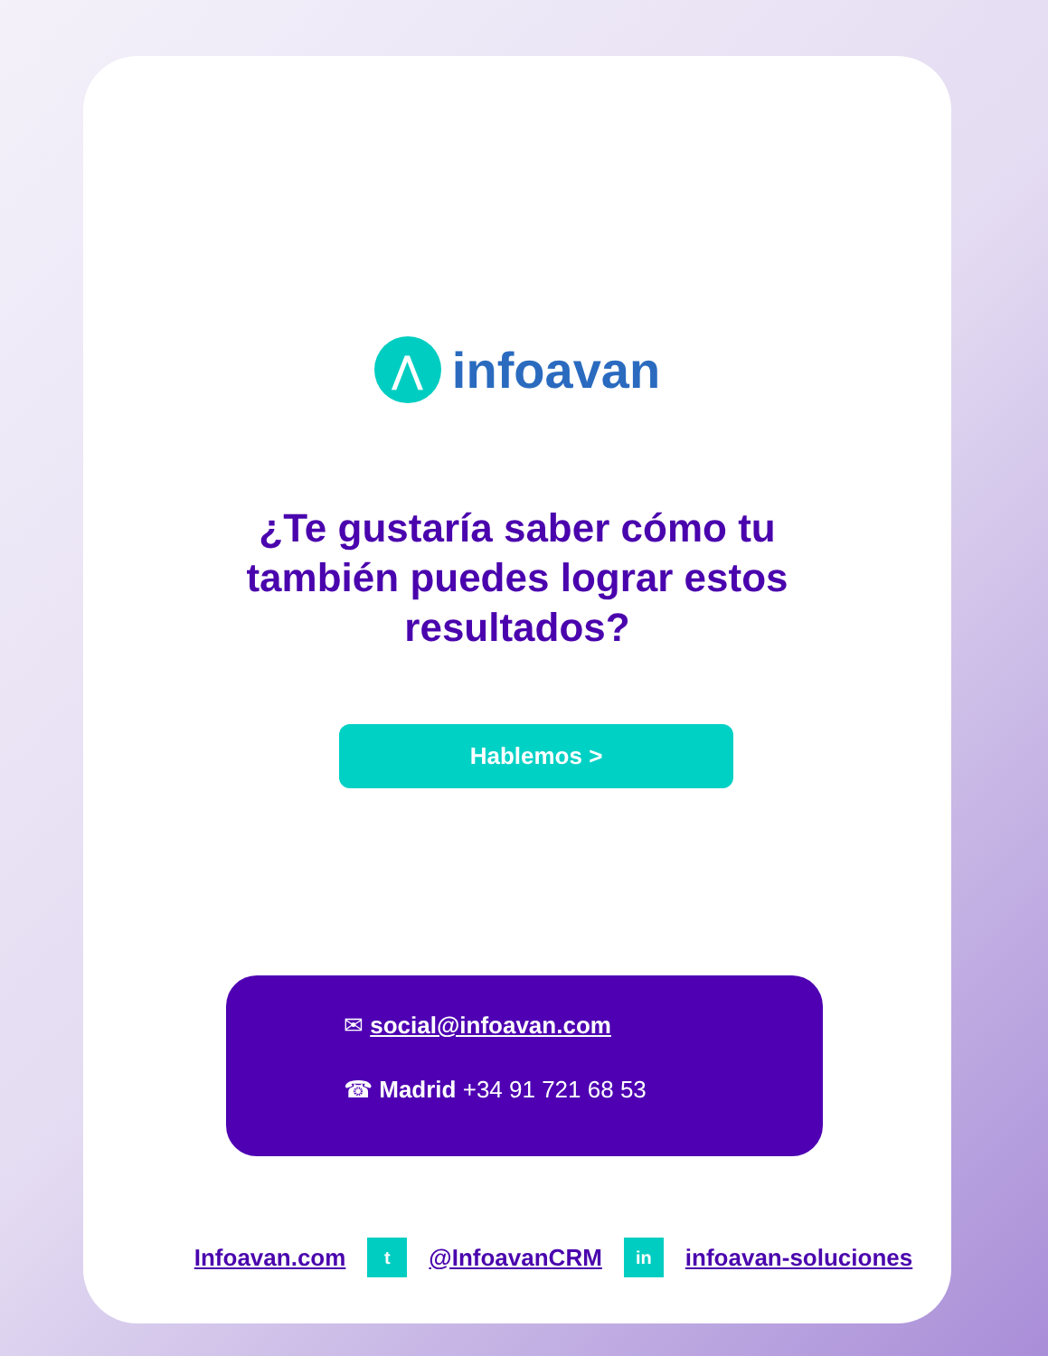⋀
infoavan
¿Te gustaría saber cómo tu también puedes lograr estos resultados?
Hablemos >
✉ social@infoavan.com
☎ Madrid +34 91 721 68 53
Infoavan.com t @InfoavanCRM in infoavan-soluciones